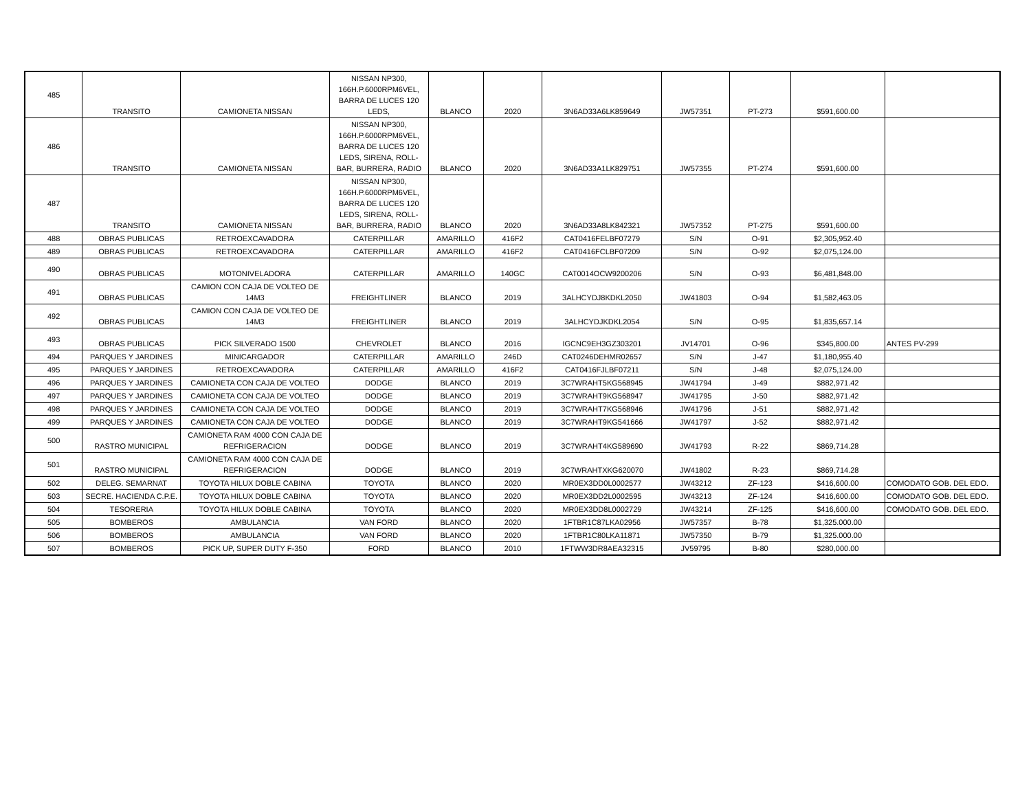| 485 | TRANSITO | CAMIONETA NISSAN | NISSAN NP300, 166H.P.6000RPM6VEL, BARRA DE LUCES 120 LEDS, | BLANCO | 2020 | 3N6AD33A6LK859649 | JW57351 | PT-273 | $591,600.00 | |
| 486 | TRANSITO | CAMIONETA NISSAN | NISSAN NP300, 166H.P.6000RPM6VEL, BARRA DE LUCES 120 LEDS, SIRENA, ROLL-BAR, BURRERA, RADIO | BLANCO | 2020 | 3N6AD33A1LK829751 | JW57355 | PT-274 | $591,600.00 | |
| 487 | TRANSITO | CAMIONETA NISSAN | NISSAN NP300, 166H.P.6000RPM6VEL, BARRA DE LUCES 120 LEDS, SIRENA, ROLL-BAR, BURRERA, RADIO | BLANCO | 2020 | 3N6AD33A8LK842321 | JW57352 | PT-275 | $591,600.00 | |
| 488 | OBRAS PUBLICAS | RETROEXCAVADORA | CATERPILLAR | AMARILLO | 416F2 | CAT0416FELBF07279 | S/N | O-91 | $2,305,952.40 | |
| 489 | OBRAS PUBLICAS | RETROEXCAVADORA | CATERPILLAR | AMARILLO | 416F2 | CAT0416FCLBF07209 | S/N | O-92 | $2,075,124.00 | |
| 490 | OBRAS PUBLICAS | MOTONIVELADORA | CATERPILLAR | AMARILLO | 140GC | CAT0014OCW9200206 | S/N | O-93 | $6,481,848.00 | |
| 491 | OBRAS PUBLICAS | CAMION CON CAJA DE VOLTEO DE 14M3 | FREIGHTLINER | BLANCO | 2019 | 3ALHCYDJ8KDKL2050 | JW41803 | O-94 | $1,582,463.05 | |
| 492 | OBRAS PUBLICAS | CAMION CON CAJA DE VOLTEO DE 14M3 | FREIGHTLINER | BLANCO | 2019 | 3ALHCYDJKDKL2054 | S/N | O-95 | $1,835,657.14 | |
| 493 | OBRAS PUBLICAS | PICK SILVERADO 1500 | CHEVROLET | BLANCO | 2016 | IGCNC9EH3GZ303201 | JV14701 | O-96 | $345,800.00 | ANTES PV-299 |
| 494 | PARQUES Y JARDINES | MINICARGADOR | CATERPILLAR | AMARILLO | 246D | CAT0246DEHMR02657 | S/N | J-47 | $1,180,955.40 | |
| 495 | PARQUES Y JARDINES | RETROEXCAVADORA | CATERPILLAR | AMARILLO | 416F2 | CAT0416FJLBF07211 | S/N | J-48 | $2,075,124.00 | |
| 496 | PARQUES Y JARDINES | CAMIONETA CON CAJA DE VOLTEO | DODGE | BLANCO | 2019 | 3C7WRAHT5KG568945 | JW41794 | J-49 | $882,971.42 | |
| 497 | PARQUES Y JARDINES | CAMIONETA CON CAJA DE VOLTEO | DODGE | BLANCO | 2019 | 3C7WRAHT9KG568947 | JW41795 | J-50 | $882,971.42 | |
| 498 | PARQUES Y JARDINES | CAMIONETA CON CAJA DE VOLTEO | DODGE | BLANCO | 2019 | 3C7WRAHT7KG568946 | JW41796 | J-51 | $882,971.42 | |
| 499 | PARQUES Y JARDINES | CAMIONETA CON CAJA DE VOLTEO | DODGE | BLANCO | 2019 | 3C7WRAHT9KG541666 | JW41797 | J-52 | $882,971.42 | |
| 500 | RASTRO MUNICIPAL | CAMIONETA RAM 4000 CON CAJA DE REFRIGERACION | DODGE | BLANCO | 2019 | 3C7WRAHT4KG589690 | JW41793 | R-22 | $869,714.28 | |
| 501 | RASTRO MUNICIPAL | CAMIONETA RAM 4000 CON CAJA DE REFRIGERACION | DODGE | BLANCO | 2019 | 3C7WRAHTXKG620070 | JW41802 | R-23 | $869,714.28 | |
| 502 | DELEG. SEMARNAT | TOYOTA HILUX DOBLE CABINA | TOYOTA | BLANCO | 2020 | MR0EX3DD0L0002577 | JW43212 | ZF-123 | $416,600.00 | COMODATO GOB. DEL EDO. |
| 503 | SECRE. HACIENDA C.P.E. | TOYOTA HILUX DOBLE CABINA | TOYOTA | BLANCO | 2020 | MR0EX3DD2L0002595 | JW43213 | ZF-124 | $416,600.00 | COMODATO GOB. DEL EDO. |
| 504 | TESORERIA | TOYOTA HILUX DOBLE CABINA | TOYOTA | BLANCO | 2020 | MR0EX3DD8L0002729 | JW43214 | ZF-125 | $416,600.00 | COMODATO GOB. DEL EDO. |
| 505 | BOMBEROS | AMBULANCIA | VAN FORD | BLANCO | 2020 | 1FTBR1C87LKA02956 | JW57357 | B-78 | $1,325.000.00 | |
| 506 | BOMBEROS | AMBULANCIA | VAN FORD | BLANCO | 2020 | 1FTBR1C80LKA11871 | JW57350 | B-79 | $1,325.000.00 | |
| 507 | BOMBEROS | PICK UP, SUPER DUTY F-350 | FORD | BLANCO | 2010 | 1FTWW3DR8AEA32315 | JV59795 | B-80 | $280,000.00 | |